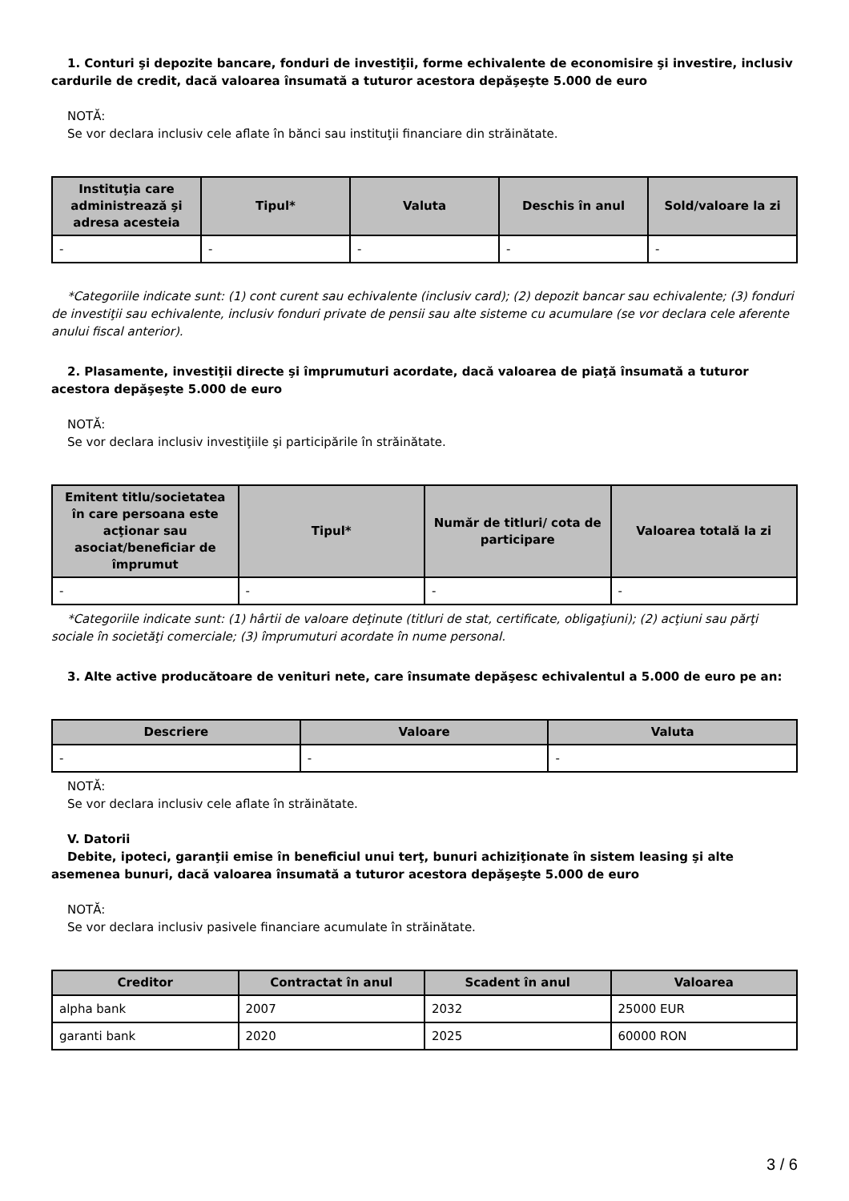1. Conturi şi depozite bancare, fonduri de investiţii, forme echivalente de economisire şi investire, inclusiv cardurile de credit, dacă valoarea însumată a tuturor acestora depăşeşte 5.000 de euro
NOTĂ:
Se vor declara inclusiv cele aflate în bănci sau instituţii financiare din străinătate.
| Instituţia care administrează şi adresa acesteia | Tipul* | Valuta | Deschis în anul | Sold/valoare la zi |
| --- | --- | --- | --- | --- |
| - | - | - | - | - |
*Categoriile indicate sunt: (1) cont curent sau echivalente (inclusiv card); (2) depozit bancar sau echivalente; (3) fonduri de investiţii sau echivalente, inclusiv fonduri private de pensii sau alte sisteme cu acumulare (se vor declara cele aferente anului fiscal anterior).
2. Plasamente, investiţii directe şi împrumuturi acordate, dacă valoarea de piaţă însumată a tuturor acestora depăşeşte 5.000 de euro
NOTĂ:
Se vor declara inclusiv investiţiile şi participările în străinătate.
| Emitent titlu/societatea în care persoana este acţionar sau asociat/beneficiar de împrumut | Tipul* | Număr de titluri/ cota de participare | Valoarea totală la zi |
| --- | --- | --- | --- |
| - | - | - | - |
*Categoriile indicate sunt: (1) hârtii de valoare deţinute (titluri de stat, certificate, obligaţiuni); (2) acţiuni sau părţi sociale în societăţi comerciale; (3) împrumuturi acordate în nume personal.
3. Alte active producătoare de venituri nete, care însumate depăşesc echivalentul a 5.000 de euro pe an:
| Descriere | Valoare | Valuta |
| --- | --- | --- |
| - | - | - |
NOTĂ:
Se vor declara inclusiv cele aflate în străinătate.
V. Datorii
Debite, ipoteci, garanţii emise în beneficiul unui terţ, bunuri achiziţionate în sistem leasing şi alte asemenea bunuri, dacă valoarea însumată a tuturor acestora depăşeşte 5.000 de euro
NOTĂ:
Se vor declara inclusiv pasivele financiare acumulate în străinătate.
| Creditor | Contractat în anul | Scadent în anul | Valoarea |
| --- | --- | --- | --- |
| alpha bank | 2007 | 2032 | 25000 EUR |
| garanti bank | 2020 | 2025 | 60000 RON |
3 / 6